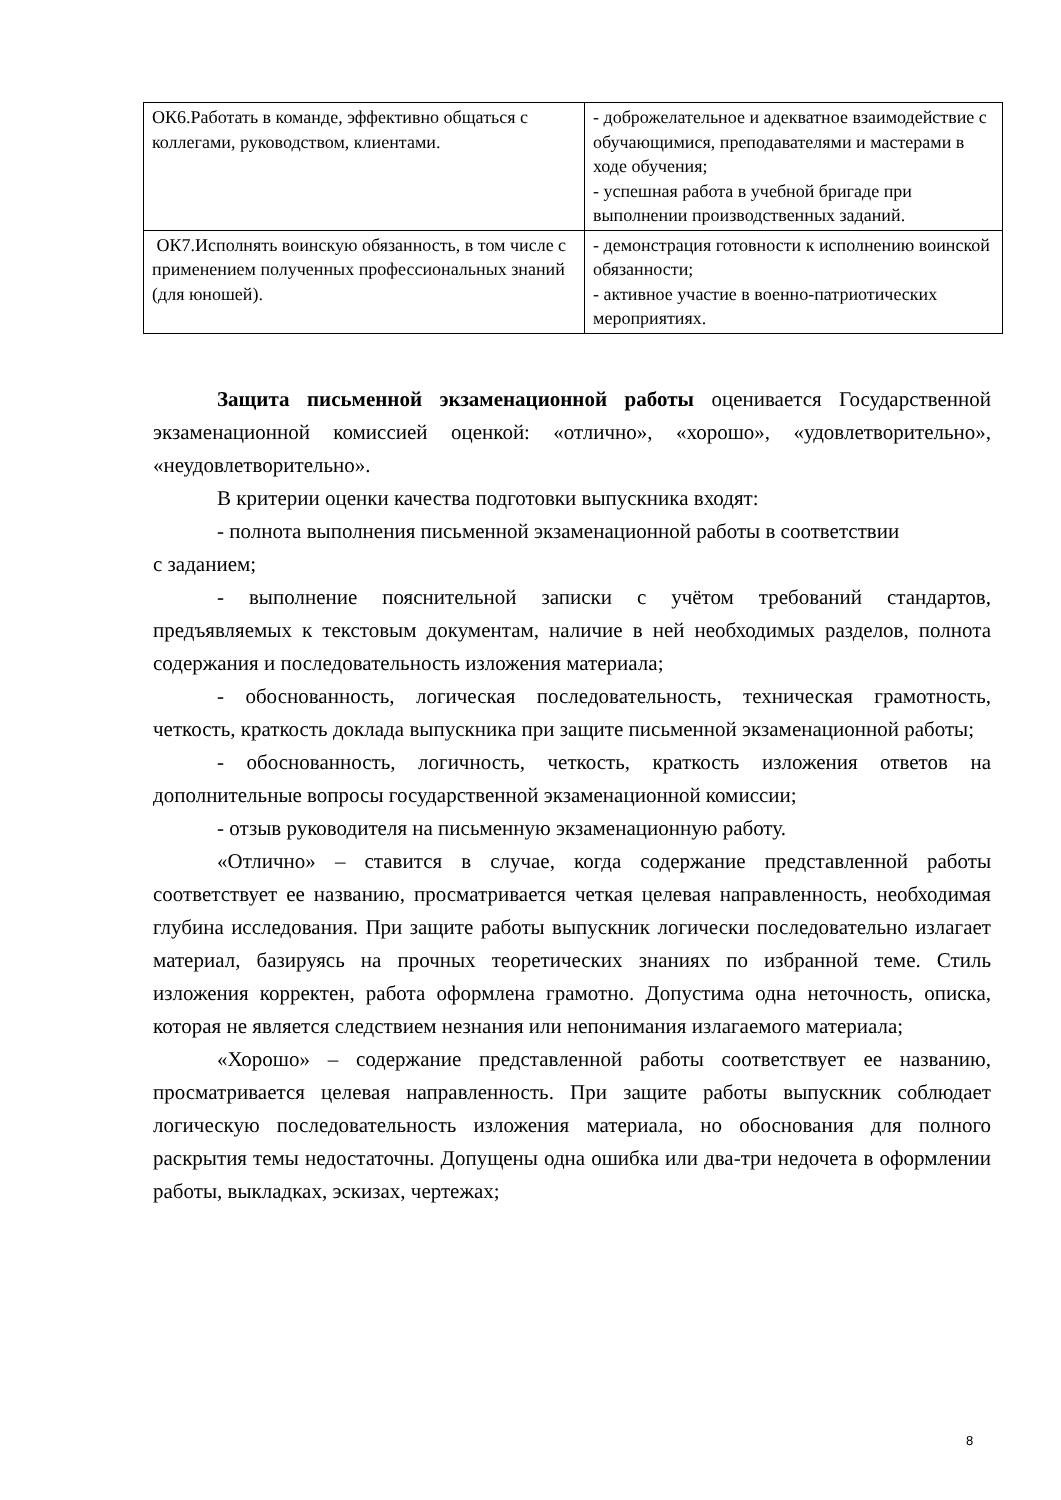| ОК6.Работать в команде, эффективно общаться с коллегами, руководством, клиентами. | - доброжелательное и адекватное взаимодействие с обучающимися, преподавателями и мастерами в ходе обучения; - успешная работа в учебной бригаде при выполнении производственных заданий. |
| ОК7.Исполнять воинскую обязанность, в том числе с применением полученных профессиональных знаний (для юношей). | - демонстрация готовности к исполнению воинской обязанности; - активное участие в военно-патриотических мероприятиях. |
Защита письменной экзаменационной работы оценивается Государственной экзаменационной комиссией оценкой: «отлично», «хорошо», «удовлетворительно», «неудовлетворительно».
В критерии оценки качества подготовки выпускника входят:
- полнота выполнения письменной экзаменационной работы в соответствии
с заданием;
- выполнение пояснительной записки с учётом требований стандартов, предъявляемых к текстовым документам, наличие в ней необходимых разделов, полнота содержания и последовательность изложения материала;
- обоснованность, логическая последовательность, техническая грамотность, четкость, краткость доклада выпускника при защите письменной экзаменационной работы;
- обоснованность, логичность, четкость, краткость изложения ответов на дополнительные вопросы государственной экзаменационной комиссии;
- отзыв руководителя на письменную экзаменационную работу.
«Отлично» – ставится в случае, когда содержание представленной работы соответствует ее названию, просматривается четкая целевая направленность, необходимая глубина исследования. При защите работы выпускник логически последовательно излагает материал, базируясь на прочных теоретических знаниях по избранной теме. Стиль изложения корректен, работа оформлена грамотно. Допустима одна неточность, описка, которая не является следствием незнания или непонимания излагаемого материала;
«Хорошо» – содержание представленной работы соответствует ее названию, просматривается целевая направленность. При защите работы выпускник соблюдает логическую последовательность изложения материала, но обоснования для полного раскрытия темы недостаточны. Допущены одна ошибка или два-три недочета в оформлении работы, выкладках, эскизах, чертежах;
8